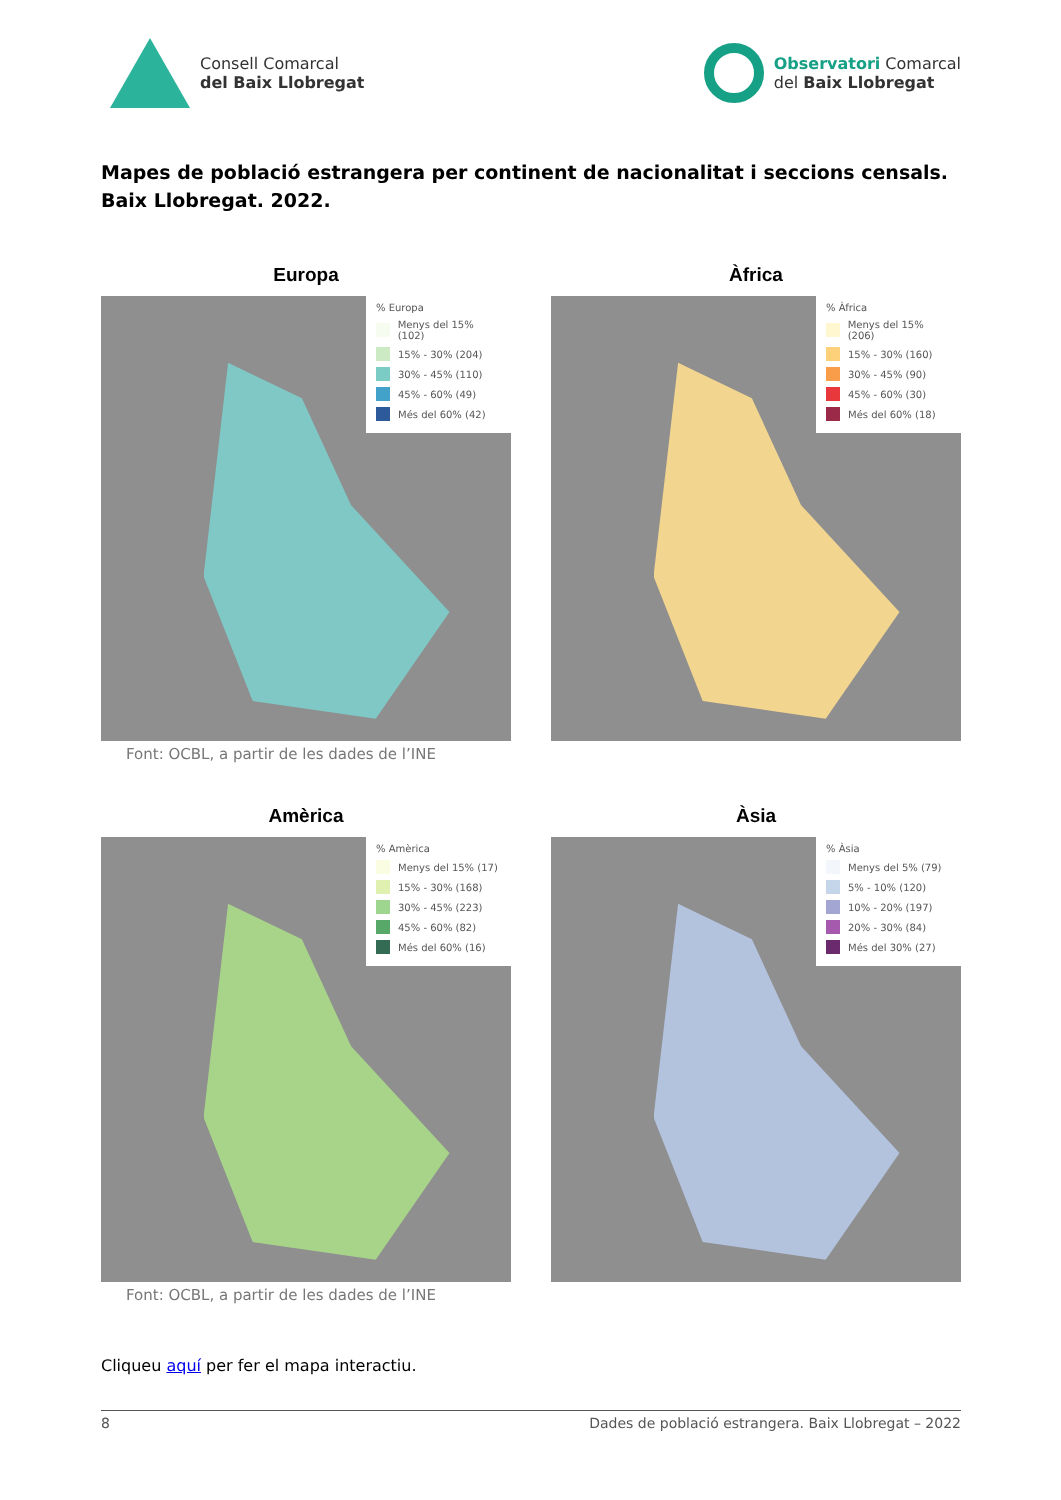Consell Comarcal
del Baix Llobregat
Observatori Comarcal
del Baix Llobregat
Mapes de població estrangera per continent de nacionalitat i seccions censals. Baix Llobregat. 2022.
Europa
% Europa
Menys del 15% (102)
15% - 30% (204)
30% - 45% (110)
45% - 60% (49)
Més del 60% (42)
Font: OCBL, a partir de les dades de l’INE
Àfrica
% Àfrica
Menys del 15% (206)
15% - 30% (160)
30% - 45% (90)
45% - 60% (30)
Més del 60% (18)
Amèrica
% Amèrica
Menys del 15% (17)
15% - 30% (168)
30% - 45% (223)
45% - 60% (82)
Més del 60% (16)
Font: OCBL, a partir de les dades de l’INE
Àsia
% Àsia
Menys del 5% (79)
5% - 10% (120)
10% - 20% (197)
20% - 30% (84)
Més del 30% (27)
Cliqueu aquí per fer el mapa interactiu.
8 Dades de població estrangera. Baix Llobregat – 2022